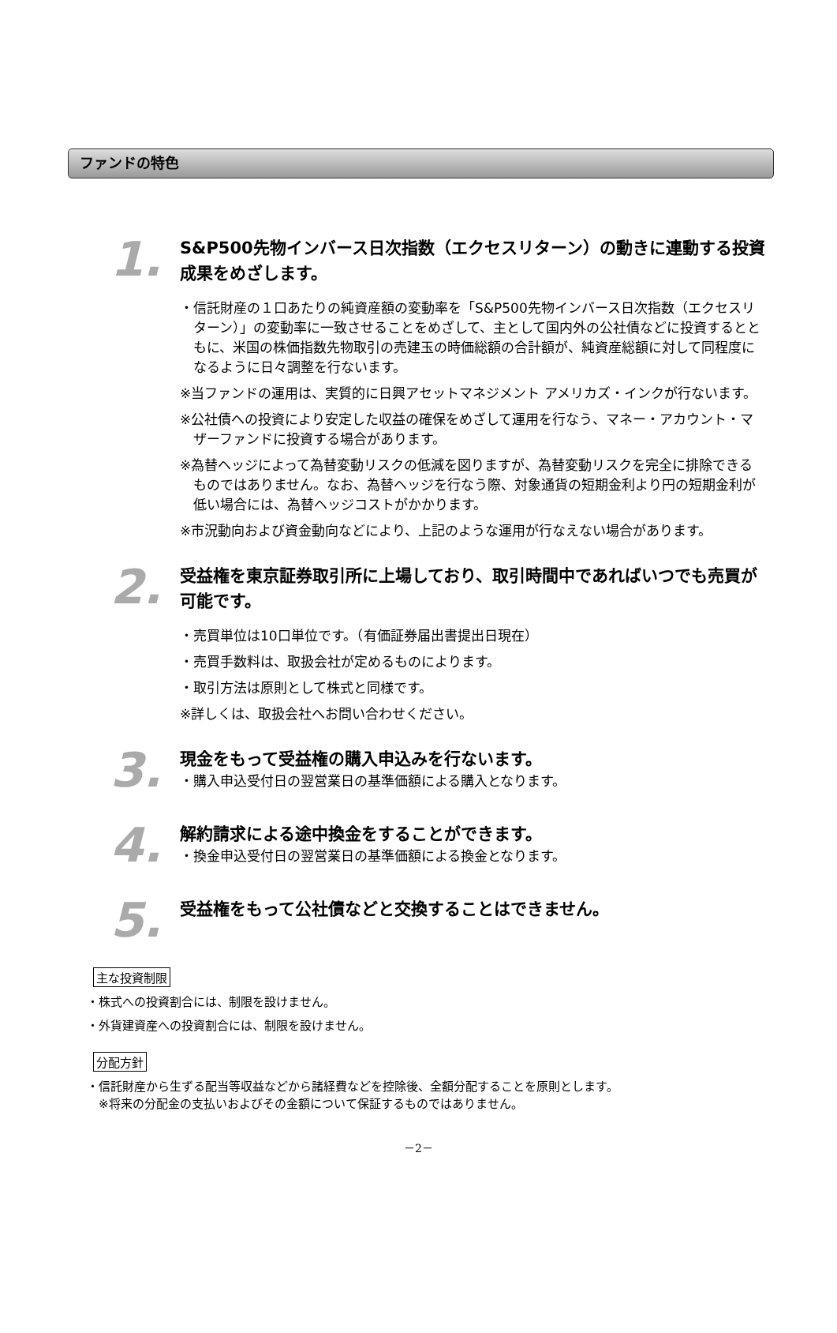ファンドの特色
1.
S&P500先物インバース日次指数（エクセスリターン）の動きに連動する投資成果をめざします。
・信託財産の１口あたりの純資産額の変動率を「S&P500先物インバース日次指数（エクセスリターン）」の変動率に一致させることをめざして、主として国内外の公社債などに投資するとともに、米国の株価指数先物取引の売建玉の時価総額の合計額が、純資産総額に対して同程度になるように日々調整を行ないます。
※当ファンドの運用は、実質的に日興アセットマネジメント アメリカズ・インクが行ないます。
※公社債への投資により安定した収益の確保をめざして運用を行なう、マネー・アカウント・マザーファンドに投資する場合があります。
※為替ヘッジによって為替変動リスクの低減を図りますが、為替変動リスクを完全に排除できるものではありません。なお、為替ヘッジを行なう際、対象通貨の短期金利より円の短期金利が低い場合には、為替ヘッジコストがかかります。
※市況動向および資金動向などにより、上記のような運用が行なえない場合があります。
2.
受益権を東京証券取引所に上場しており、取引時間中であればいつでも売買が可能です。
・売買単位は10口単位です。（有価証券届出書提出日現在）
・売買手数料は、取扱会社が定めるものによります。
・取引方法は原則として株式と同様です。
※詳しくは、取扱会社へお問い合わせください。
3.
現金をもって受益権の購入申込みを行ないます。
・購入申込受付日の翌営業日の基準価額による購入となります。
4.
解約請求による途中換金をすることができます。
・換金申込受付日の翌営業日の基準価額による換金となります。
5.
受益権をもって公社債などと交換することはできません。
主な投資制限
・株式への投資割合には、制限を設けません。
・外貨建資産への投資割合には、制限を設けません。
分配方針
・信託財産から生ずる配当等収益などから諸経費などを控除後、全額分配することを原則とします。
※将来の分配金の支払いおよびその金額について保証するものではありません。
－2－